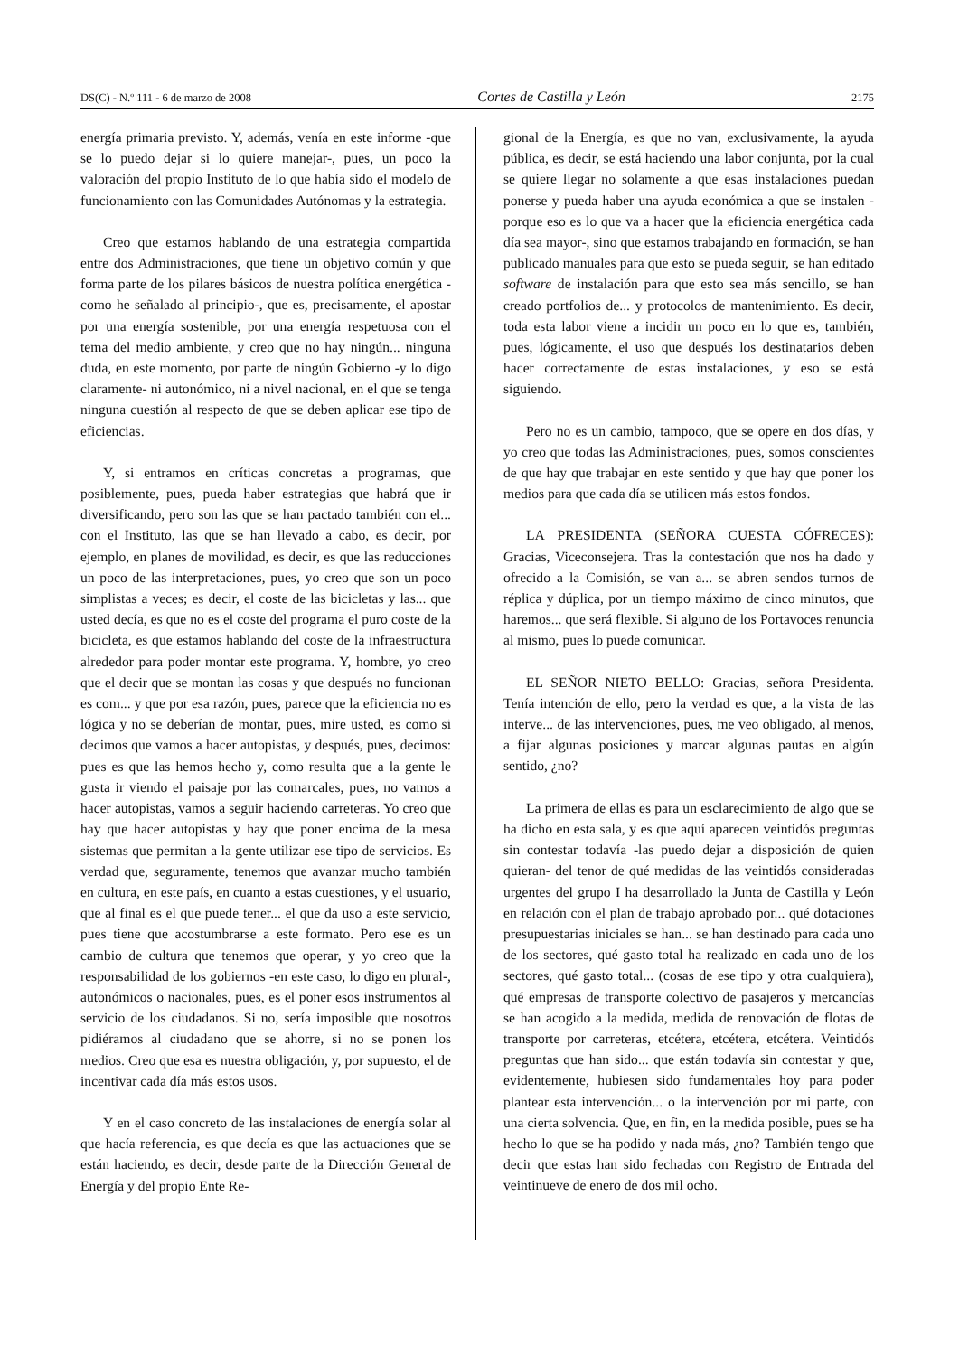DS(C) - N.º 111 - 6 de marzo de 2008 Cortes de Castilla y León 2175
energía primaria previsto. Y, además, venía en este informe -que se lo puedo dejar si lo quiere manejar-, pues, un poco la valoración del propio Instituto de lo que había sido el modelo de funcionamiento con las Comunidades Autónomas y la estrategia.
Creo que estamos hablando de una estrategia compartida entre dos Administraciones, que tiene un objetivo común y que forma parte de los pilares básicos de nuestra política energética -como he señalado al principio-, que es, precisamente, el apostar por una energía sostenible, por una energía respetuosa con el tema del medio ambiente, y creo que no hay ningún... ninguna duda, en este momento, por parte de ningún Gobierno -y lo digo claramente- ni autonómico, ni a nivel nacional, en el que se tenga ninguna cuestión al respecto de que se deben aplicar ese tipo de eficiencias.
Y, si entramos en críticas concretas a programas, que posiblemente, pues, pueda haber estrategias que habrá que ir diversificando, pero son las que se han pactado también con el... con el Instituto, las que se han llevado a cabo, es decir, por ejemplo, en planes de movilidad, es decir, es que las reducciones un poco de las interpretaciones, pues, yo creo que son un poco simplistas a veces; es decir, el coste de las bicicletas y las... que usted decía, es que no es el coste del programa el puro coste de la bicicleta, es que estamos hablando del coste de la infraestructura alrededor para poder montar este programa. Y, hombre, yo creo que el decir que se montan las cosas y que después no funcionan es com... y que por esa razón, pues, parece que la eficiencia no es lógica y no se deberían de montar, pues, mire usted, es como si decimos que vamos a hacer autopistas, y después, pues, decimos: pues es que las hemos hecho y, como resulta que a la gente le gusta ir viendo el paisaje por las comarcales, pues, no vamos a hacer autopistas, vamos a seguir haciendo carreteras. Yo creo que hay que hacer autopistas y hay que poner encima de la mesa sistemas que permitan a la gente utilizar ese tipo de servicios. Es verdad que, seguramente, tenemos que avanzar mucho también en cultura, en este país, en cuanto a estas cuestiones, y el usuario, que al final es el que puede tener... el que da uso a este servicio, pues tiene que acostumbrarse a este formato. Pero ese es un cambio de cultura que tenemos que operar, y yo creo que la responsabilidad de los gobiernos -en este caso, lo digo en plural-, autonómicos o nacionales, pues, es el poner esos instrumentos al servicio de los ciudadanos. Si no, sería imposible que nosotros pidiéramos al ciudadano que se ahorre, si no se ponen los medios. Creo que esa es nuestra obligación, y, por supuesto, el de incentivar cada día más estos usos.
Y en el caso concreto de las instalaciones de energía solar al que hacía referencia, es que decía es que las actuaciones que se están haciendo, es decir, desde parte de la Dirección General de Energía y del propio Ente Re-
gional de la Energía, es que no van, exclusivamente, la ayuda pública, es decir, se está haciendo una labor conjunta, por la cual se quiere llegar no solamente a que esas instalaciones puedan ponerse y pueda haber una ayuda económica a que se instalen -porque eso es lo que va a hacer que la eficiencia energética cada día sea mayor-, sino que estamos trabajando en formación, se han publicado manuales para que esto se pueda seguir, se han editado software de instalación para que esto sea más sencillo, se han creado portfolios de... y protocolos de mantenimiento. Es decir, toda esta labor viene a incidir un poco en lo que es, también, pues, lógicamente, el uso que después los destinatarios deben hacer correctamente de estas instalaciones, y eso se está siguiendo.
Pero no es un cambio, tampoco, que se opere en dos días, y yo creo que todas las Administraciones, pues, somos conscientes de que hay que trabajar en este sentido y que hay que poner los medios para que cada día se utilicen más estos fondos.
LA PRESIDENTA (SEÑORA CUESTA CÓFRECES): Gracias, Viceconsejera. Tras la contestación que nos ha dado y ofrecido a la Comisión, se van a... se abren sendos turnos de réplica y dúplica, por un tiempo máximo de cinco minutos, que haremos... que será flexible. Si alguno de los Portavoces renuncia al mismo, pues lo puede comunicar.
EL SEÑOR NIETO BELLO: Gracias, señora Presidenta. Tenía intención de ello, pero la verdad es que, a la vista de las interve... de las intervenciones, pues, me veo obligado, al menos, a fijar algunas posiciones y marcar algunas pautas en algún sentido, ¿no?
La primera de ellas es para un esclarecimiento de algo que se ha dicho en esta sala, y es que aquí aparecen veintidós preguntas sin contestar todavía -las puedo dejar a disposición de quien quieran- del tenor de qué medidas de las veintidós consideradas urgentes del grupo I ha desarrollado la Junta de Castilla y León en relación con el plan de trabajo aprobado por... qué dotaciones presupuestarias iniciales se han... se han destinado para cada uno de los sectores, qué gasto total ha realizado en cada uno de los sectores, qué gasto total... (cosas de ese tipo y otra cualquiera), qué empresas de transporte colectivo de pasajeros y mercancías se han acogido a la medida, medida de renovación de flotas de transporte por carreteras, etcétera, etcétera, etcétera. Veintidós preguntas que han sido... que están todavía sin contestar y que, evidentemente, hubiesen sido fundamentales hoy para poder plantear esta intervención... o la intervención por mi parte, con una cierta solvencia. Que, en fin, en la medida posible, pues se ha hecho lo que se ha podido y nada más, ¿no? También tengo que decir que estas han sido fechadas con Registro de Entrada del veintinueve de enero de dos mil ocho.